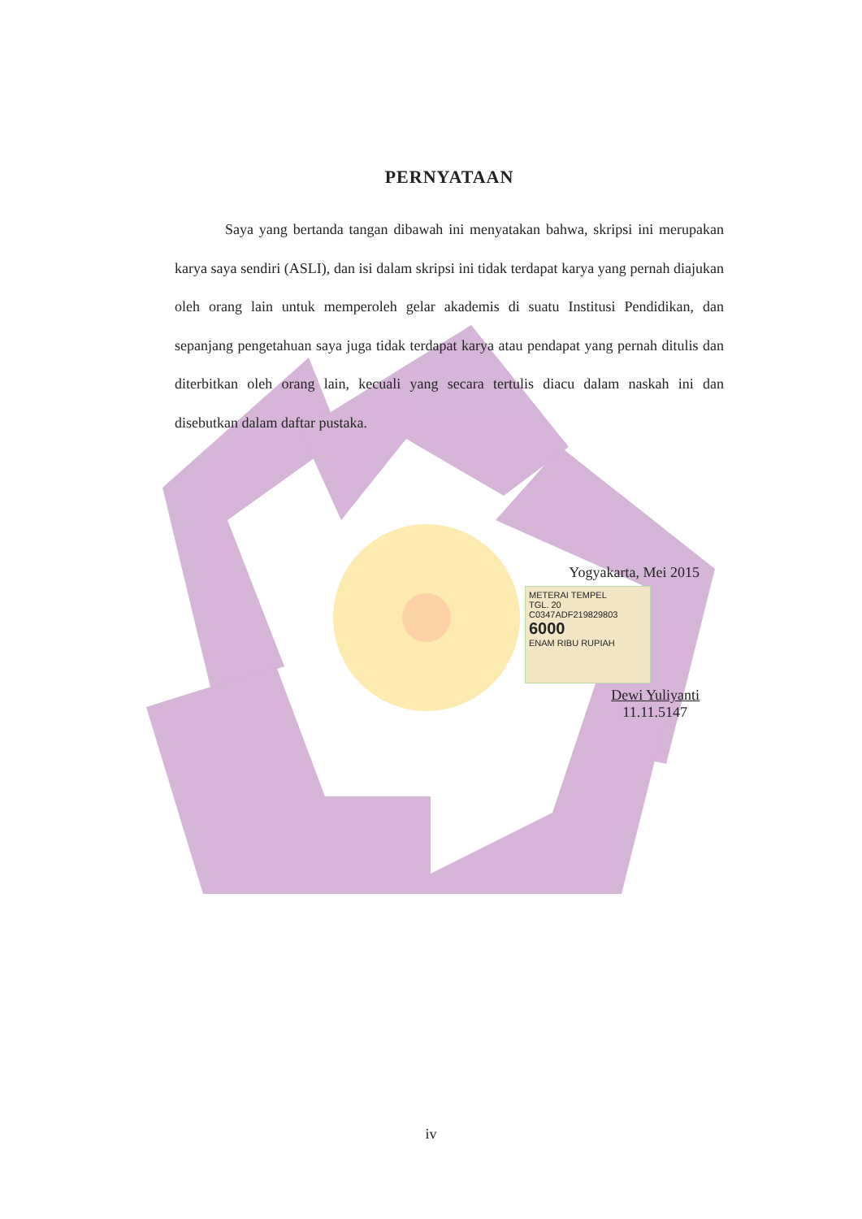PERNYATAAN
Saya yang bertanda tangan dibawah ini menyatakan bahwa, skripsi ini merupakan karya saya sendiri (ASLI), dan isi dalam skripsi ini tidak terdapat karya yang pernah diajukan oleh orang lain untuk memperoleh gelar akademis di suatu Institusi Pendidikan, dan sepanjang pengetahuan saya juga tidak terdapat karya atau pendapat yang pernah ditulis dan diterbitkan oleh orang lain, kecuali yang secara tertulis diacu dalam naskah ini dan disebutkan dalam daftar pustaka.
Yogyakarta, Mei 2015
METERAI TEMPEL
TGL. 20
C0347ADF219829803
6000
ENAM RIBU RUPIAH
Dewi Yuliyanti
11.11.5147
iv